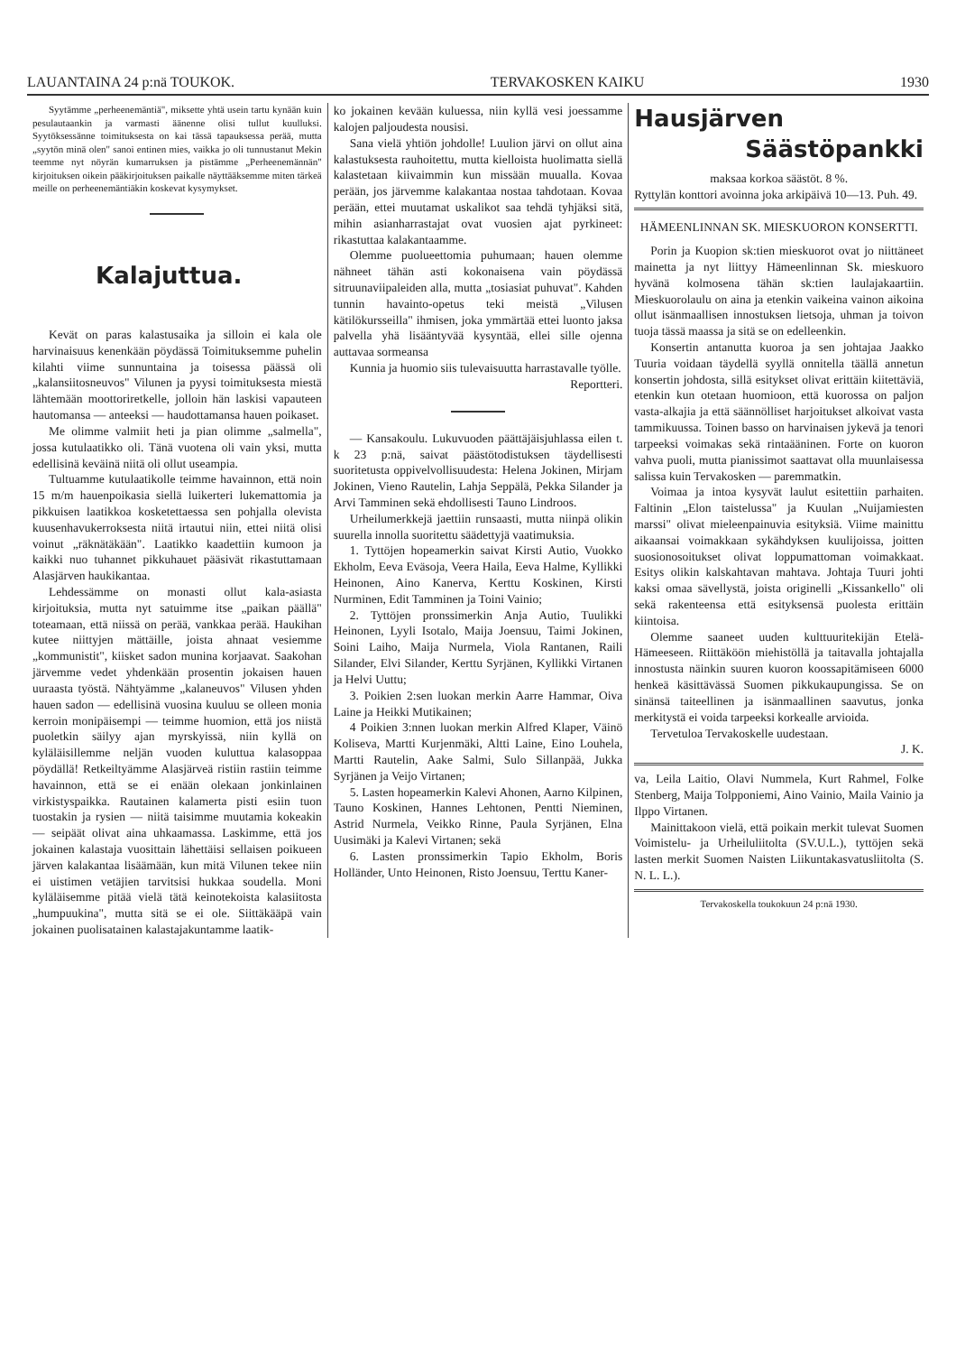LAUANTAINA 24 p:nä TOUKOK. TERVAKOSKEN KAIKU 1930
Syytämme „perheenemäntiä", miksette yhtä usein tartu kynään kuin pesulautaankin ja varmasti äänenne olisi tullut kuulluksi. Syytöksessänne toimituksesta on kai tässä tapauksessa perää, mutta „syytön minä olen" sanoi entinen mies, vaikka jo oli tunnustanut Mekin teemme nyt nöyrän kumarruksen ja pistämme „Perheenemännän" kirjoituksen oikein pääkirjoituksen paikalle näyttääksemme miten tärkeä meille on perheenemäntiäkin koskevat kysymykset.
Kalajuttua.
Kevät on paras kalastusaika ja silloin ei kala ole harvinaisuus kenenkään pöydässä Toimituksemme puhelin kilahti viime sunnuntaina ja toisessa päässä oli „kalansiitosneuvos" Vilunen ja pyysi toimituksesta miestä lähtemään moottoriretkelle, jolloin hän laskisi vapauteen hautomansa — anteeksi — haudottamansa hauen poikaset.
Me olimme valmiit heti ja pian olimme „salmella", jossa kutulaatikko oli. Tänä vuotena oli vain yksi, mutta edellisinä keväinä niitä oli ollut useampia.
Tultuamme kutulaatikolle teimme havainnon, että noin 15 m/m hauenpoikasia siellä luikerteri lukemattomia ja pikkuisen laatikkoa kosketettaessa sen pohjalla olevista kuusenhavukerroksesta niitä irtautui niin, ettei niitä olisi voinut „räknätäkään". Laatikko kaadettiin kumoon ja kaikki nuo tuhannet pikkuhauet pääsivät rikastuttamaan Alasjärven haukikantaa.
Lehdessämme on monasti ollut kala-asiasta kirjoituksia, mutta nyt satuimme itse „paikan päällä" toteamaan, että niissä on perää, vankkaa perää. Haukihan kutee niittyjen mättäille, joista ahnaat vesiemme „kommunistit", kiisket sadon munina korjaavat. Saakohan järvemme vedet yhdenkään prosentin jokaisen hauen uuraasta työstä. Nähtyämme „kalaneuvos" Vilusen yhden hauen sadon — edellisinä vuosina kuuluu se olleen monia kerroin monipäisempi — teimme huomion, että jos niistä puoletkin säilyy ajan myrskyissä, niin kyllä on kyläläisillemme neljän vuoden kuluttua kalasoppaa pöydällä! Retkeiltyämme Alasjärveä ristiin rastiin teimme havainnon, että se ei enään olekaan jonkinlainen virkistyspaikka. Rautainen kalamerta pisti esiin tuon tuostakin ja rysien — niitä taisimme muutamia kokeakin — seipäät olivat aina uhkaamassa. Laskimme, että jos jokainen kalastaja vuosittain lähettäisi sellaisen poikueen järven kalakantaa lisäämään, kun mitä Vilunen tekee niin ei uistimen vetäjien tarvitsisi hukkaa soudella. Moni kyläläisemme pitää vielä tätä keinotekoista kalasiitosta „humpuukina", mutta sitä se ei ole. Siittäkääpä vain jokainen puolisatainen kalastajakuntamme laatik-
ko jokainen kevään kuluessa, niin kyllä vesi joessamme kalojen paljoudesta nousisi.
Sana vielä yhtiön johdolle! Luulion järvi on ollut aina kalastuksesta rauhoitettu, mutta kielloista huolimatta siellä kalastetaan kiivaimmin kun missään muualla. Kovaa perään, jos järvemme kalakantaa nostaa tahdotaan. Kovaa perään, ettei muutamat uskalikot saa tehdä tyhjäksi sitä, mihin asianharrastajat ovat vuosien ajat pyrkineet: rikastuttaa kalakantaamme.
Olemme puolueettomia puhumaan; hauen olemme nähneet tähän asti kokonaisena vain pöydässä sitruunaviipaleiden alla, mutta „tosiasiat puhuvat". Kahden tunnin havainto-opetus teki meistä „Vilusen kätilökursseilla" ihmisen, joka ymmärtää ettei luonto jaksa palvella yhä lisääntyvää kysyntää, ellei sille ojenna auttavaa sormeansa
Kunnia ja huomio siis tulevaisuutta harrastavalle työlle.
Reportteri.
— Kansakoulu. Lukuvuoden päättäjäisjuhlassa eilen t. k 23 p:nä, saivat päästötodistuksen täydellisesti suoritetusta oppivelvollisuudesta: Helena Jokinen, Mirjam Jokinen, Vieno Rautelin, Lahja Seppälä, Pekka Silander ja Arvi Tamminen sekä ehdollisesti Tauno Lindroos.
Urheilumerkkejä jaettiin runsaasti, mutta niinpä olikin suurella innolla suoritettu säädettyjä vaatimuksia.
1. Tyttöjen hopeamerkin saivat Kirsti Autio, Vuokko Ekholm, Eeva Eväsoja, Veera Haila, Eeva Halme, Kyllikki Heinonen, Aino Kanerva, Kerttu Koskinen, Kirsti Nurminen, Edit Tamminen ja Toini Vainio;
2. Tyttöjen pronssimerkin Anja Autio, Tuulikki Heinonen, Lyyli Isotalo, Maija Joensuu, Taimi Jokinen, Soini Laiho, Maija Nurmela, Viola Rantanen, Raili Silander, Elvi Silander, Kerttu Syrjänen, Kyllikki Virtanen ja Helvi Uuttu;
3. Poikien 2:sen luokan merkin Aarre Hammar, Oiva Laine ja Heikki Mutikainen;
4 Poikien 3:nnen luokan merkin Alfred Klaper, Väinö Koliseva, Martti Kurjenmäki, Altti Laine, Eino Louhela, Martti Rautelin, Aake Salmi, Sulo Sillanpää, Jukka Syrjänen ja Veijo Virtanen;
5. Lasten hopeamerkin Kalevi Ahonen, Aarno Kilpinen, Tauno Koskinen, Hannes Lehtonen, Pentti Nieminen, Astrid Nurmela, Veikko Rinne, Paula Syrjänen, Elna Uusimäki ja Kalevi Virtanen; sekä
6. Lasten pronssimerkin Tapio Ekholm, Boris Holländer, Unto Heinonen, Risto Joensuu, Terttu Kaner-
Hausjärven
Säästöpankki
maksaa korkoa säästöt. 8 %.
Ryttylän konttori avoinna joka arkipäivä 10—13. Puh. 49.
HÄMEENLINNAN SK. MIESKUORON KONSERTTI.
Porin ja Kuopion sk:tien mieskuorot ovat jo niittäneet mainetta ja nyt liittyy Hämeenlinnan Sk. mieskuoro hyvänä kolmosena tähän sk:tien laulajakaartiin. Mieskuorolaulu on aina ja etenkin vaikeina vainon aikoina ollut isänmaallisen innostuksen lietsoja, uhman ja toivon tuoja tässä maassa ja sitä se on edelleenkin.
Konsertin antanutta kuoroa ja sen johtajaa Jaakko Tuuria voidaan täydellä syyllä onnitella täällä annetun konsertin johdosta, sillä esitykset olivat erittäin kiitettäviä, etenkin kun otetaan huomioon, että kuorossa on paljon vasta-alkajia ja että säännölliset harjoitukset alkoivat vasta tammikuussa. Toinen basso on harvinaisen jykevä ja tenori tarpeeksi voimakas sekä rintaääninen. Forte on kuoron vahva puoli, mutta pianissimot saattavat olla muunlaisessa salissa kuin Tervakosken — paremmatkin.
Voimaa ja intoa kysyvät laulut esitettiin parhaiten. Faltinin „Elon taistelussa" ja Kuulan „Nuijamiesten marssi" olivat mieleenpainuvia esityksiä. Viime mainittu aikaansai voimakkaan sykähdyksen kuulijoissa, joitten suosionosoitukset olivat loppumattoman voimakkaat. Esitys olikin kalskahtavan mahtava. Johtaja Tuuri johti kaksi omaa sävellystä, joista originelli „Kissankello" oli sekä rakenteensa että esityksensä puolesta erittäin kiintoisa.
Olemme saaneet uuden kulttuuritekijän Etelä-Hämeeseen. Riittäköön miehistöllä ja taitavalla johtajalla innostusta näinkin suuren kuoron koossapitämiseen 6000 henkeä käsittävässä Suomen pikkukaupungissa. Se on sinänsä taiteellinen ja isänmaallinen saavutus, jonka merkitystä ei voida tarpeeksi korkealle arvioida.
Tervetuloa Tervakoskelle uudestaan.
J. K.
va, Leila Laitio, Olavi Nummela, Kurt Rahmel, Folke Stenberg, Maija Tolpponiemi, Aino Vainio, Maila Vainio ja Ilppo Virtanen.
Mainittakoon vielä, että poikain merkit tulevat Suomen Voimistelu- ja Urheiluliitolta (SV.U.L.), tyttöjen sekä lasten merkit Suomen Naisten Liikuntakasvatusliitolta (S. N. L. L.).
Tervakoskella toukokuun 24 p:nä 1930.